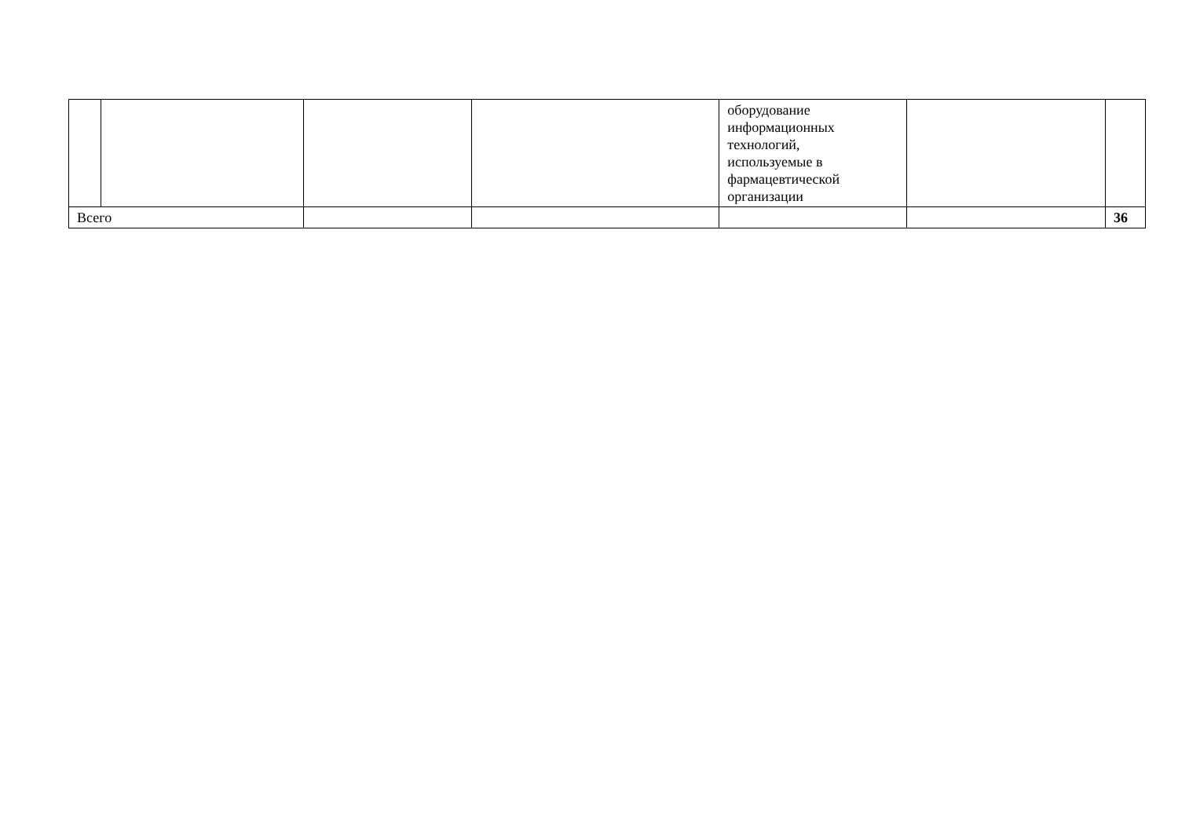| | | | | оборудование информационных технологий, используемые в фармацевтической организации | | |
| Всего | | | | | | 36 |